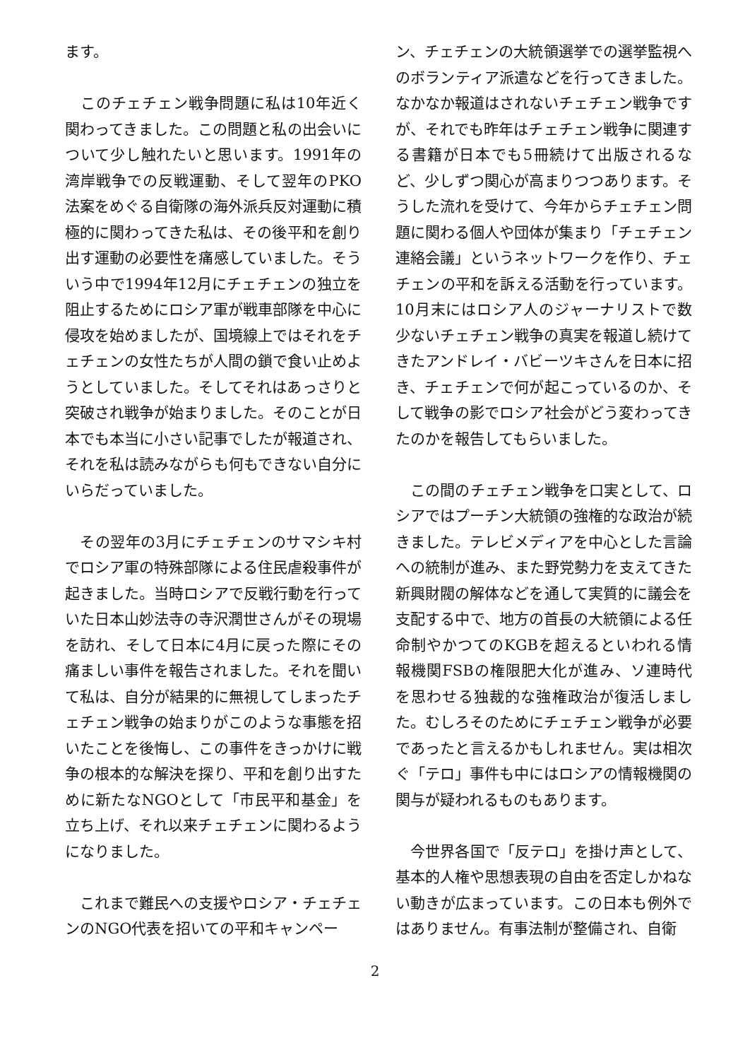ます。
　このチェチェン戦争問題に私は10年近く関わってきました。この問題と私の出会いについて少し触れたいと思います。1991年の湾岸戦争での反戦運動、そして翌年のPKO法案をめぐる自衛隊の海外派兵反対運動に積極的に関わってきた私は、その後平和を創り出す運動の必要性を痛感していました。そういう中で1994年12月にチェチェンの独立を阻止するためにロシア軍が戦車部隊を中心に侵攻を始めましたが、国境線上ではそれをチェチェンの女性たちが人間の鎖で食い止めようとしていました。そしてそれはあっさりと突破され戦争が始まりました。そのことが日本でも本当に小さい記事でしたが報道され、それを私は読みながらも何もできない自分にいらだっていました。
　その翌年の3月にチェチェンのサマシキ村でロシア軍の特殊部隊による住民虐殺事件が起きました。当時ロシアで反戦行動を行っていた日本山妙法寺の寺沢潤世さんがその現場を訪れ、そして日本に4月に戻った際にその痛ましい事件を報告されました。それを聞いて私は、自分が結果的に無視してしまったチェチェン戦争の始まりがこのような事態を招いたことを後悔し、この事件をきっかけに戦争の根本的な解決を探り、平和を創り出すために新たなNGOとして「市民平和基金」を立ち上げ、それ以来チェチェンに関わるようになりました。
　これまで難民への支援やロシア・チェチェンのNGO代表を招いての平和キャンペー
ン、チェチェンの大統領選挙での選挙監視へのボランティア派遣などを行ってきました。なかなか報道はされないチェチェン戦争ですが、それでも昨年はチェチェン戦争に関連する書籍が日本でも5冊続けて出版されるなど、少しずつ関心が高まりつつあります。そうした流れを受けて、今年からチェチェン問題に関わる個人や団体が集まり「チェチェン連絡会議」というネットワークを作り、チェチェンの平和を訴える活動を行っています。10月末にはロシア人のジャーナリストで数少ないチェチェン戦争の真実を報道し続けてきたアンドレイ・バビーツキさんを日本に招き、チェチェンで何が起こっているのか、そして戦争の影でロシア社会がどう変わってきたのかを報告してもらいました。
　この間のチェチェン戦争を口実として、ロシアではプーチン大統領の強権的な政治が続きました。テレビメディアを中心とした言論への統制が進み、また野党勢力を支えてきた新興財閥の解体などを通して実質的に議会を支配する中で、地方の首長の大統領による任命制やかつてのKGBを超えるといわれる情報機関FSBの権限肥大化が進み、ソ連時代を思わせる独裁的な強権政治が復活しました。むしろそのためにチェチェン戦争が必要であったと言えるかもしれません。実は相次ぐ「テロ」事件も中にはロシアの情報機関の関与が疑われるものもあります。
　今世界各国で「反テロ」を掛け声として、基本的人権や思想表現の自由を否定しかねない動きが広まっています。この日本も例外ではありません。有事法制が整備され、自衛
2